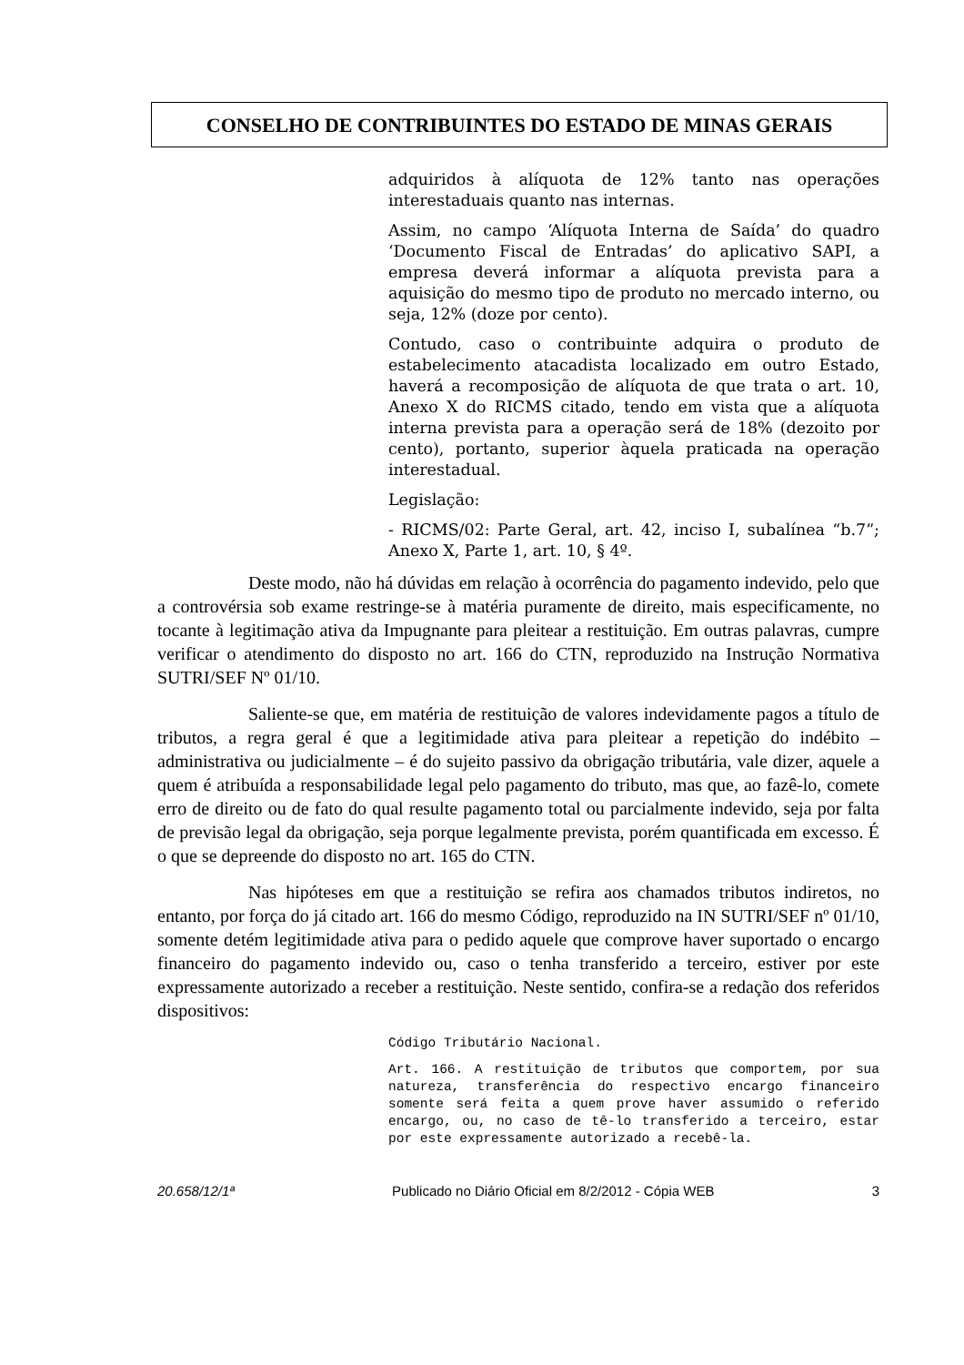CONSELHO DE CONTRIBUINTES DO ESTADO DE MINAS GERAIS
adquiridos à alíquota de 12% tanto nas operações interestaduais quanto nas internas.
Assim, no campo ‘Alíquota Interna de Saída’ do quadro ‘Documento Fiscal de Entradas’ do aplicativo SAPI, a empresa deverá informar a alíquota prevista para a aquisição do mesmo tipo de produto no mercado interno, ou seja, 12% (doze por cento).
Contudo, caso o contribuinte adquira o produto de estabelecimento atacadista localizado em outro Estado, haverá a recomposição de alíquota de que trata o art. 10, Anexo X do RICMS citado, tendo em vista que a alíquota interna prevista para a operação será de 18% (dezoito por cento), portanto, superior àquela praticada na operação interestadual.
Legislação:
- RICMS/02: Parte Geral, art. 42, inciso I, subalínea “b.7”; Anexo X, Parte 1, art. 10, § 4º.
Deste modo, não há dúvidas em relação à ocorrência do pagamento indevido, pelo que a controvérsia sob exame restringe-se à matéria puramente de direito, mais especificamente, no tocante à legitimação ativa da Impugnante para pleitear a restituição. Em outras palavras, cumpre verificar o atendimento do disposto no art. 166 do CTN, reproduzido na Instrução Normativa SUTRI/SEF Nº 01/10.
Saliente-se que, em matéria de restituição de valores indevidamente pagos a título de tributos, a regra geral é que a legitimidade ativa para pleitear a repetição do indébito – administrativa ou judicialmente – é do sujeito passivo da obrigação tributária, vale dizer, aquele a quem é atribuída a responsabilidade legal pelo pagamento do tributo, mas que, ao fazê-lo, comete erro de direito ou de fato do qual resulte pagamento total ou parcialmente indevido, seja por falta de previsão legal da obrigação, seja porque legalmente prevista, porém quantificada em excesso. É o que se depreende do disposto no art. 165 do CTN.
Nas hipóteses em que a restituição se refira aos chamados tributos indiretos, no entanto, por força do já citado art. 166 do mesmo Código, reproduzido na IN SUTRI/SEF nº 01/10, somente detém legitimidade ativa para o pedido aquele que comprove haver suportado o encargo financeiro do pagamento indevido ou, caso o tenha transferido a terceiro, estiver por este expressamente autorizado a receber a restituição. Neste sentido, confira-se a redação dos referidos dispositivos:
Código Tributário Nacional.
Art. 166. A restituição de tributos que comportem, por sua natureza, transferência do respectivo encargo financeiro somente será feita a quem prove haver assumido o referido encargo, ou, no caso de tê-lo transferido a terceiro, estar por este expressamente autorizado a recebê-la.
20.658/12/1ª Publicado no Diário Oficial em 8/2/2012 - Cópia WEB 3